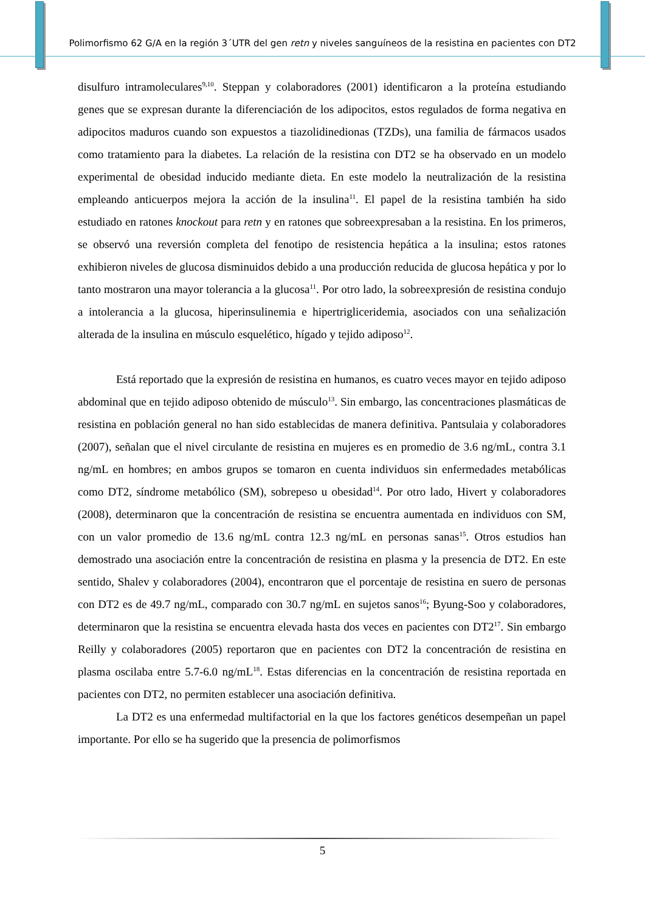Polimorfismo 62 G/A en la región 3´UTR del gen retn y niveles sanguíneos de la resistina en pacientes con DT2
disulfuro intramoleculares<sup>9,10</sup>. Steppan y colaboradores (2001) identificaron a la proteína estudiando genes que se expresan durante la diferenciación de los adipocitos, estos regulados de forma negativa en adipocitos maduros cuando son expuestos a tiazolidinedionas (TZDs), una familia de fármacos usados como tratamiento para la diabetes. La relación de la resistina con DT2 se ha observado en un modelo experimental de obesidad inducido mediante dieta. En este modelo la neutralización de la resistina empleando anticuerpos mejora la acción de la insulina<sup>11</sup>. El papel de la resistina también ha sido estudiado en ratones knockout para retn y en ratones que sobreexpresaban a la resistina. En los primeros, se observó una reversión completa del fenotipo de resistencia hepática a la insulina; estos ratones exhibieron niveles de glucosa disminuidos debido a una producción reducida de glucosa hepática y por lo tanto mostraron una mayor tolerancia a la glucosa<sup>11</sup>. Por otro lado, la sobreexpresión de resistina condujo a intolerancia a la glucosa, hiperinsulinemia e hipertrigliceridemia, asociados con una señalización alterada de la insulina en músculo esquelético, hígado y tejido adiposo<sup>12</sup>.
Está reportado que la expresión de resistina en humanos, es cuatro veces mayor en tejido adiposo abdominal que en tejido adiposo obtenido de músculo<sup>13</sup>. Sin embargo, las concentraciones plasmáticas de resistina en población general no han sido establecidas de manera definitiva. Pantsulaia y colaboradores (2007), señalan que el nivel circulante de resistina en mujeres es en promedio de 3.6 ng/mL, contra 3.1 ng/mL en hombres; en ambos grupos se tomaron en cuenta individuos sin enfermedades metabólicas como DT2, síndrome metabólico (SM), sobrepeso u obesidad<sup>14</sup>. Por otro lado, Hivert y colaboradores (2008), determinaron que la concentración de resistina se encuentra aumentada en individuos con SM, con un valor promedio de 13.6 ng/mL contra 12.3 ng/mL en personas sanas<sup>15</sup>. Otros estudios han demostrado una asociación entre la concentración de resistina en plasma y la presencia de DT2. En este sentido, Shalev y colaboradores (2004), encontraron que el porcentaje de resistina en suero de personas con DT2 es de 49.7 ng/mL, comparado con 30.7 ng/mL en sujetos sanos<sup>16</sup>; Byung-Soo y colaboradores, determinaron que la resistina se encuentra elevada hasta dos veces en pacientes con DT2<sup>17</sup>. Sin embargo Reilly y colaboradores (2005) reportaron que en pacientes con DT2 la concentración de resistina en plasma oscilaba entre 5.7-6.0 ng/mL<sup>18</sup>. Estas diferencias en la concentración de resistina reportada en pacientes con DT2, no permiten establecer una asociación definitiva.
La DT2 es una enfermedad multifactorial en la que los factores genéticos desempeñan un papel importante. Por ello se ha sugerido que la presencia de polimorfismos
5